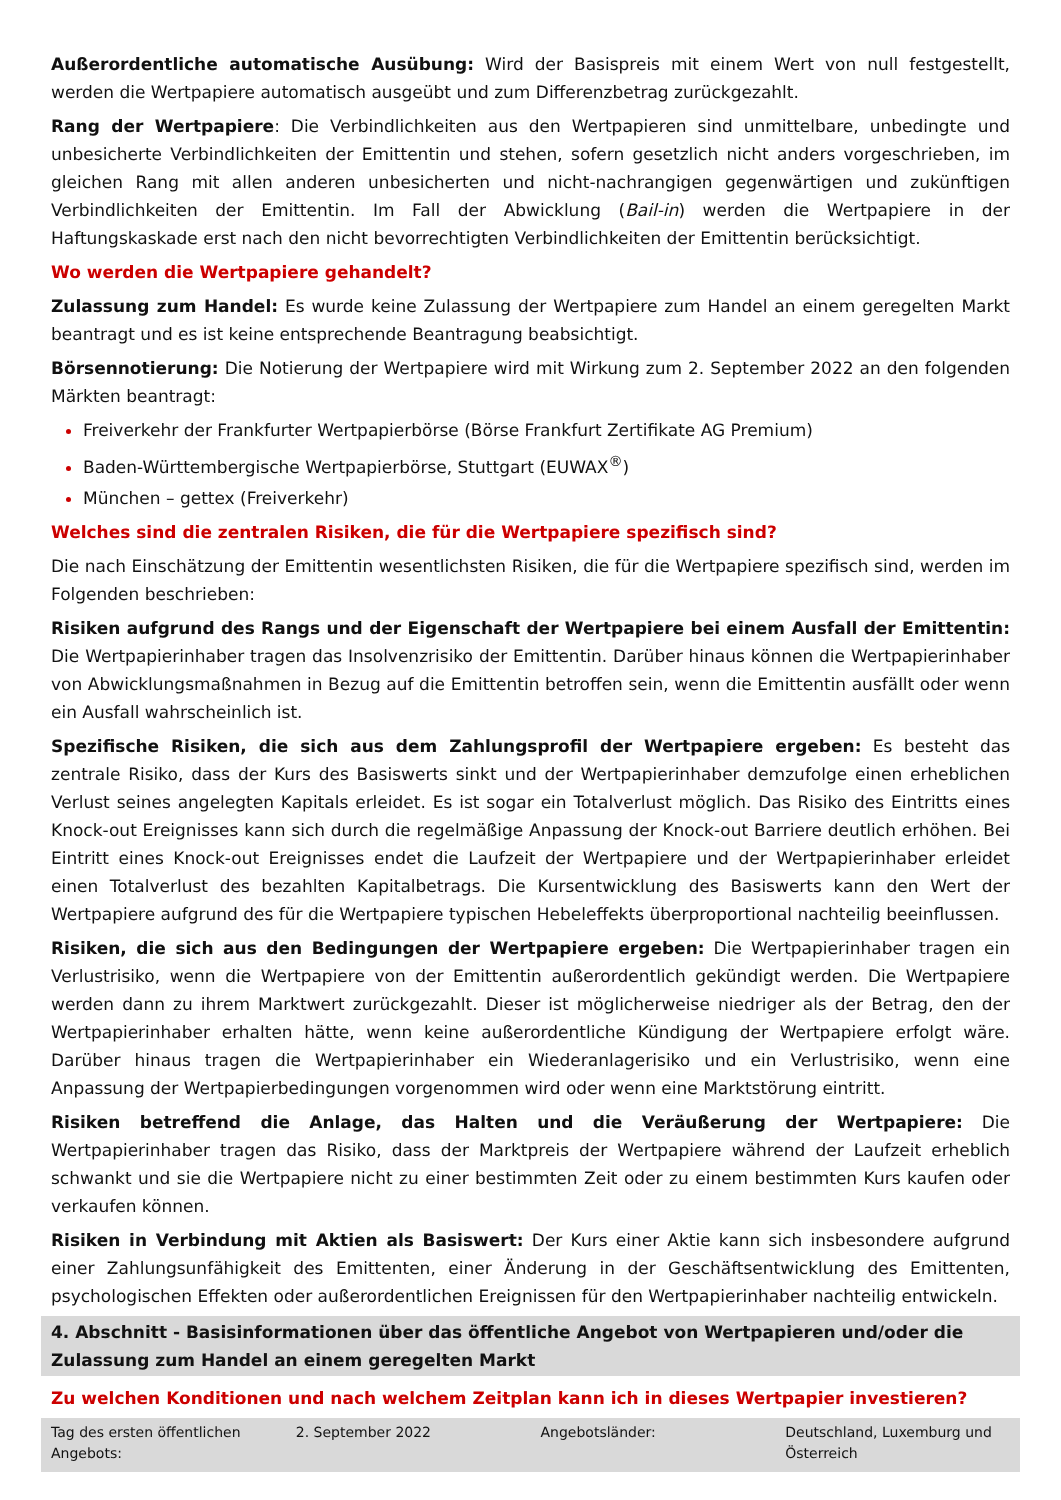Außerordentliche automatische Ausübung: Wird der Basispreis mit einem Wert von null festgestellt, werden die Wertpapiere automatisch ausgeübt und zum Differenzbetrag zurückgezahlt.
Rang der Wertpapiere: Die Verbindlichkeiten aus den Wertpapieren sind unmittelbare, unbedingte und unbesicherte Verbindlichkeiten der Emittentin und stehen, sofern gesetzlich nicht anders vorgeschrieben, im gleichen Rang mit allen anderen unbesicherten und nicht-nachrangigen gegenwärtigen und zukünftigen Verbindlichkeiten der Emittentin. Im Fall der Abwicklung (Bail-in) werden die Wertpapiere in der Haftungskaskade erst nach den nicht bevorrechtigten Verbindlichkeiten der Emittentin berücksichtigt.
Wo werden die Wertpapiere gehandelt?
Zulassung zum Handel: Es wurde keine Zulassung der Wertpapiere zum Handel an einem geregelten Markt beantragt und es ist keine entsprechende Beantragung beabsichtigt.
Börsennotierung: Die Notierung der Wertpapiere wird mit Wirkung zum 2. September 2022 an den folgenden Märkten beantragt:
Freiverkehr der Frankfurter Wertpapierbörse (Börse Frankfurt Zertifikate AG Premium)
Baden-Württembergische Wertpapierbörse, Stuttgart (EUWAX<sup>®</sup>)
München – gettex (Freiverkehr)
Welches sind die zentralen Risiken, die für die Wertpapiere spezifisch sind?
Die nach Einschätzung der Emittentin wesentlichsten Risiken, die für die Wertpapiere spezifisch sind, werden im Folgenden beschrieben:
Risiken aufgrund des Rangs und der Eigenschaft der Wertpapiere bei einem Ausfall der Emittentin: Die Wertpapierinhaber tragen das Insolvenzrisiko der Emittentin. Darüber hinaus können die Wertpapierinhaber von Abwicklungsmaßnahmen in Bezug auf die Emittentin betroffen sein, wenn die Emittentin ausfällt oder wenn ein Ausfall wahrscheinlich ist.
Spezifische Risiken, die sich aus dem Zahlungsprofil der Wertpapiere ergeben: Es besteht das zentrale Risiko, dass der Kurs des Basiswerts sinkt und der Wertpapierinhaber demzufolge einen erheblichen Verlust seines angelegten Kapitals erleidet. Es ist sogar ein Totalverlust möglich. Das Risiko des Eintritts eines Knock-out Ereignisses kann sich durch die regelmäßige Anpassung der Knock-out Barriere deutlich erhöhen. Bei Eintritt eines Knock-out Ereignisses endet die Laufzeit der Wertpapiere und der Wertpapierinhaber erleidet einen Totalverlust des bezahlten Kapitalbetrags. Die Kursentwicklung des Basiswerts kann den Wert der Wertpapiere aufgrund des für die Wertpapiere typischen Hebeleffekts überproportional nachteilig beeinflussen.
Risiken, die sich aus den Bedingungen der Wertpapiere ergeben: Die Wertpapierinhaber tragen ein Verlustrisiko, wenn die Wertpapiere von der Emittentin außerordentlich gekündigt werden. Die Wertpapiere werden dann zu ihrem Marktwert zurückgezahlt. Dieser ist möglicherweise niedriger als der Betrag, den der Wertpapierinhaber erhalten hätte, wenn keine außerordentliche Kündigung der Wertpapiere erfolgt wäre. Darüber hinaus tragen die Wertpapierinhaber ein Wiederanlagerisiko und ein Verlustrisiko, wenn eine Anpassung der Wertpapierbedingungen vorgenommen wird oder wenn eine Marktstörung eintritt.
Risiken betreffend die Anlage, das Halten und die Veräußerung der Wertpapiere: Die Wertpapierinhaber tragen das Risiko, dass der Marktpreis der Wertpapiere während der Laufzeit erheblich schwankt und sie die Wertpapiere nicht zu einer bestimmten Zeit oder zu einem bestimmten Kurs kaufen oder verkaufen können.
Risiken in Verbindung mit Aktien als Basiswert: Der Kurs einer Aktie kann sich insbesondere aufgrund einer Zahlungsunfähigkeit des Emittenten, einer Änderung in der Geschäftsentwicklung des Emittenten, psychologischen Effekten oder außerordentlichen Ereignissen für den Wertpapierinhaber nachteilig entwickeln.
4. Abschnitt - Basisinformationen über das öffentliche Angebot von Wertpapieren und/oder die Zulassung zum Handel an einem geregelten Markt
Zu welchen Konditionen und nach welchem Zeitplan kann ich in dieses Wertpapier investieren?
| Tag des ersten öffentlichen Angebots: | 2. September 2022 | Angebotsländer: | Deutschland, Luxemburg und Österreich |